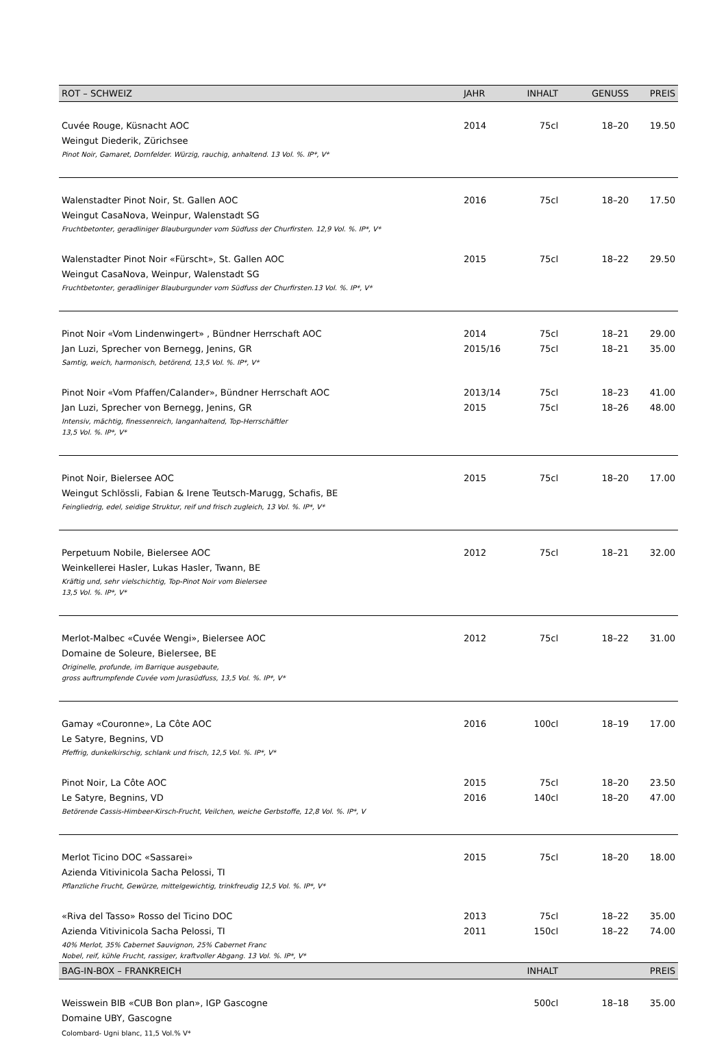| ROT – SCHWEIZ | JAHR | INHALT | GENUSS | PREIS |
| --- | --- | --- | --- | --- |
| Cuvée Rouge, Küsnacht AOC | 2014 | 75cl | 18–20 | 19.50 |
| Weingut Diederik, Zürichsee | | | | |
| Pinot Noir, Gamaret, Dornfelder. Würzig, rauchig, anhaltend. 13 Vol. %. IP*, V* | | | | |
| Walenstadter Pinot Noir, St. Gallen AOC | 2016 | 75cl | 18–20 | 17.50 |
| Weingut CasaNova, Weinpur, Walenstadt SG | | | | |
| Fruchtbetonter, geradliniger Blauburgunder vom Südfuss der Churfirsten. 12,9 Vol. %. IP*, V* | | | | |
| Walenstadter Pinot Noir «Fürscht», St. Gallen AOC | 2015 | 75cl | 18–22 | 29.50 |
| Weingut CasaNova, Weinpur, Walenstadt SG | | | | |
| Fruchtbetonter, geradliniger Blauburgunder vom Südfuss der Churfirsten.13 Vol. %. IP*, V* | | | | |
| Pinot Noir «Vom Lindenwingert» , Bündner Herrschaft AOC | 2014 | 75cl | 18–21 | 29.00 |
| Jan Luzi, Sprecher von Bernegg, Jenins, GR | 2015/16 | 75cl | 18–21 | 35.00 |
| Samtig, weich, harmonisch, betörend, 13,5 Vol. %. IP*, V* | | | | |
| Pinot Noir «Vom Pfaffen/Calander», Bündner Herrschaft AOC | 2013/14 | 75cl | 18–23 | 41.00 |
| Jan Luzi, Sprecher von Bernegg, Jenins, GR | 2015 | 75cl | 18–26 | 48.00 |
| Intensiv, mächtig, finessenreich, langanhaltend, Top-Herrschäftler 13,5 Vol. %. IP*, V* | | | | |
| Pinot Noir, Bielersee AOC | 2015 | 75cl | 18–20 | 17.00 |
| Weingut Schlössli, Fabian & Irene Teutsch-Marugg, Schafis, BE | | | | |
| Feingliedrig, edel, seidige Struktur, reif und frisch zugleich, 13 Vol. %. IP*, V* | | | | |
| Perpetuum Nobile, Bielersee AOC | 2012 | 75cl | 18–21 | 32.00 |
| Weinkellerei Hasler, Lukas Hasler, Twann, BE | | | | |
| Kräftig und, sehr vielschichtig, Top-Pinot Noir vom Bielersee 13,5 Vol. %. IP*, V* | | | | |
| Merlot-Malbec «Cuvée Wengi», Bielersee AOC | 2012 | 75cl | 18–22 | 31.00 |
| Domaine de Soleure, Bielersee, BE | | | | |
| Originelle, profunde, im Barrique ausgebaute, gross auftrumpfende Cuvée vom Jurasüdfuss, 13,5 Vol. %. IP*, V* | | | | |
| Gamay «Couronne», La Côte AOC | 2016 | 100cl | 18–19 | 17.00 |
| Le Satyre, Begnins, VD | | | | |
| Pfeffrig, dunkelkirschig, schlank und frisch, 12,5 Vol. %. IP*, V* | | | | |
| Pinot Noir, La Côte AOC | 2015 | 75cl | 18–20 | 23.50 |
| Le Satyre, Begnins, VD | 2016 | 140cl | 18–20 | 47.00 |
| Betörende Cassis-Himbeer-Kirsch-Frucht, Veilchen, weiche Gerbstoffe, 12,8 Vol. %. IP*, V | | | | |
| Merlot Ticino DOC «Sassarei» | 2015 | 75cl | 18–20 | 18.00 |
| Azienda Vitivinicola Sacha Pelossi, TI | | | | |
| Pflanzliche Frucht, Gewürze, mittelgewichtig, trinkfreudig 12,5 Vol. %. IP*, V* | | | | |
| «Riva del Tasso» Rosso del Ticino DOC | 2013 | 75cl | 18–22 | 35.00 |
| Azienda Vitivinicola Sacha Pelossi, TI | 2011 | 150cl | 18–22 | 74.00 |
| 40% Merlot, 35% Cabernet Sauvignon, 25% Cabernet Franc Nobel, reif, kühle Frucht, rassiger, kraftvoller Abgang. 13 Vol. %. IP*, V* | | | | |
| BAG-IN-BOX – FRANKREICH | | INHALT | | PREIS |
| Weisswein BIB «CUB Bon plan», IGP Gascogne | | 500cl | 18–18 | 35.00 |
| Domaine UBY, Gascogne | | | | |
| Colombard- Ugni blanc, 11,5 Vol.% V* | | | | |